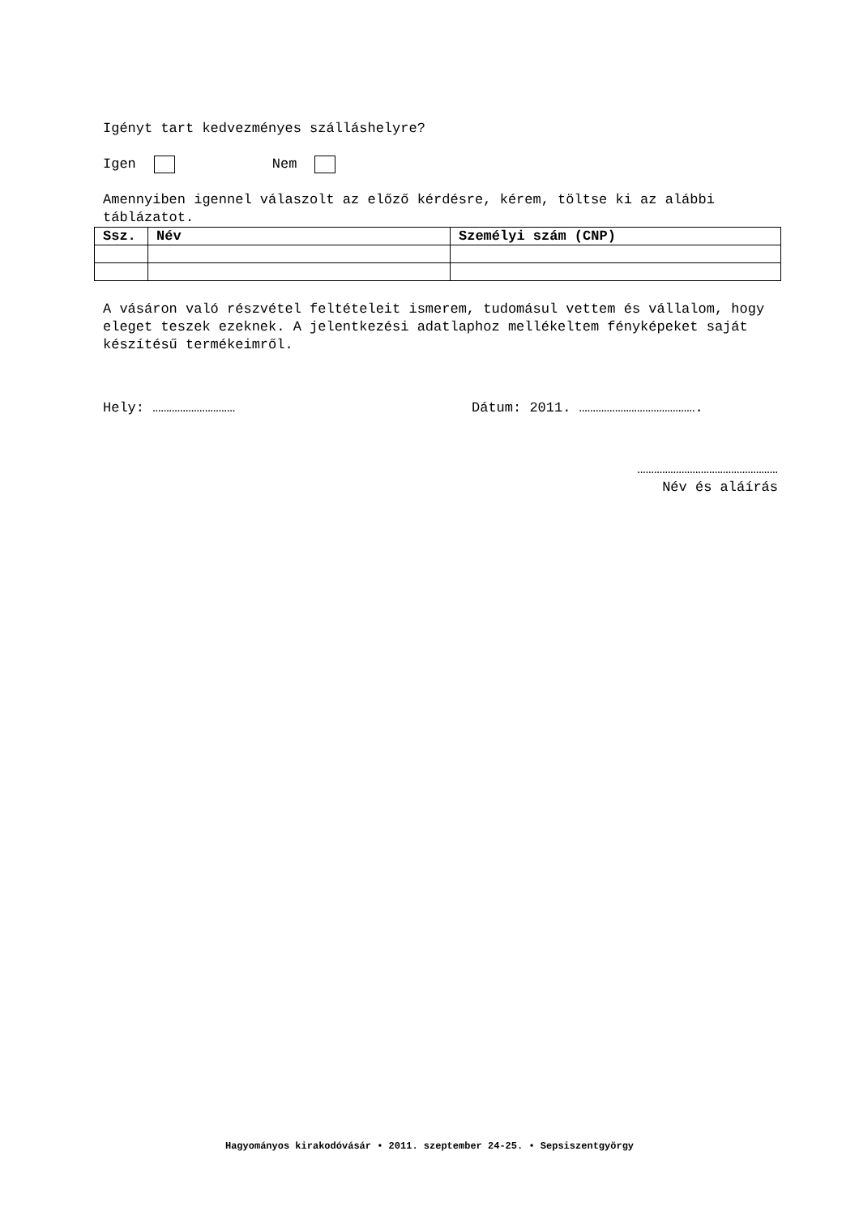Igényt tart kedvezményes szálláshelyre?
Igen Nem
Amennyiben igennel válaszolt az előző kérdésre, kérem, töltse ki az alábbi táblázatot.
| Ssz. | Név | Személyi szám (CNP) |
| --- | --- | --- |
A vásáron való részvétel feltételeit ismerem, tudomásul vettem és vállalom, hogy eleget teszek ezeknek. A jelentkezési adatlaphoz mellékeltem fényképeket saját készítésű termékeimről.
Hely: ………………………… Dátum: 2011. …………………………………….
……………………………………………
Név és aláírás
Hagyományos kirakodóvásár • 2011. szeptember 24-25. • Sepsiszentgyörgy